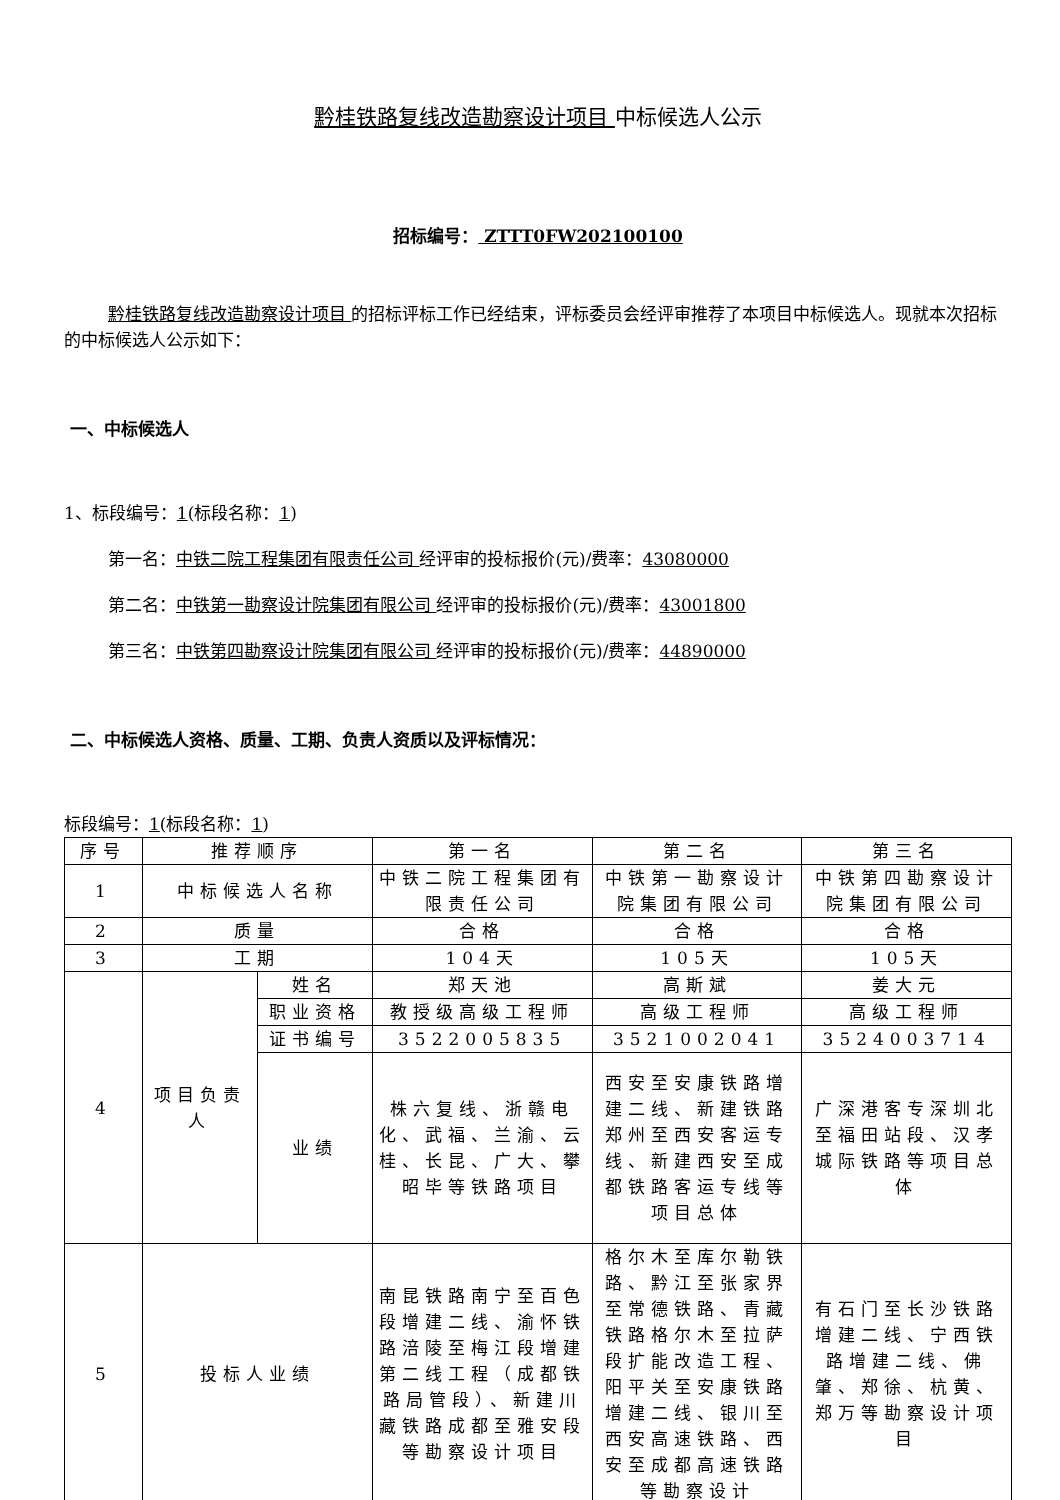黔桂铁路复线改造勘察设计项目 中标候选人公示
招标编号： ZTTT0FW202100100
黔桂铁路复线改造勘察设计项目 的招标评标工作已经结束，评标委员会经评审推荐了本项目中标候选人。现就本次招标的中标候选人公示如下：
一、中标候选人
1、标段编号：1(标段名称：1)
第一名：中铁二院工程集团有限责任公司 经评审的投标报价(元)/费率：43080000
第二名：中铁第一勘察设计院集团有限公司 经评审的投标报价(元)/费率：43001800
第三名：中铁第四勘察设计院集团有限公司 经评审的投标报价(元)/费率：44890000
二、中标候选人资格、质量、工期、负责人资质以及评标情况：
标段编号：1(标段名称：1)
| 序号 | 推荐顺序 | | 第一名 | 第二名 | 第三名 |
| 1 | 中标候选人名称 | | 中铁二院工程集团有限责任公司 | 中铁第一勘察设计院集团有限公司 | 中铁第四勘察设计院集团有限公司 |
| 2 | 质量 | | 合格 | 合格 | 合格 |
| 3 | 工期 | | 104天 | 105天 | 105天 |
| 4 | 项目负责人 | 姓名 | 郑天池 | 高斯斌 | 姜大元 |
| | | 职业资格 | 教授级高级工程师 | 高级工程师 | 高级工程师 |
| | | 证书编号 | 3522005835 | 3521002041 | 3524003714 |
| | | 业绩 | 株六复线、浙赣电化、武福、兰渝、云桂、长昆、广大、攀昭毕等铁路项目 | 西安至安康铁路增建二线、新建铁路郑州至西安客运专线、新建西安至成都铁路客运专线等项目总体 | 广深港客专深圳北至福田站段、汉孝城际铁路等项目总体 |
| 5 | 投标人业绩 | | 南昆铁路南宁至百色段增建二线、渝怀铁路涪陵至梅江段增建第二线工程（成都铁路局管段）、新建川藏铁路成都至雅安段等勘察设计项目 | 格尔木至库尔勒铁路、黔江至张家界至常德铁路、青藏铁路格尔木至拉萨段扩能改造工程、阳平关至安康铁路增建二线、银川至西安高速铁路、西安至成都高速铁路等勘察设计 | 有石门至长沙铁路增建二线、宁西铁路增建二线、佛肇、郑徐、杭黄、郑万等勘察设计项目 |